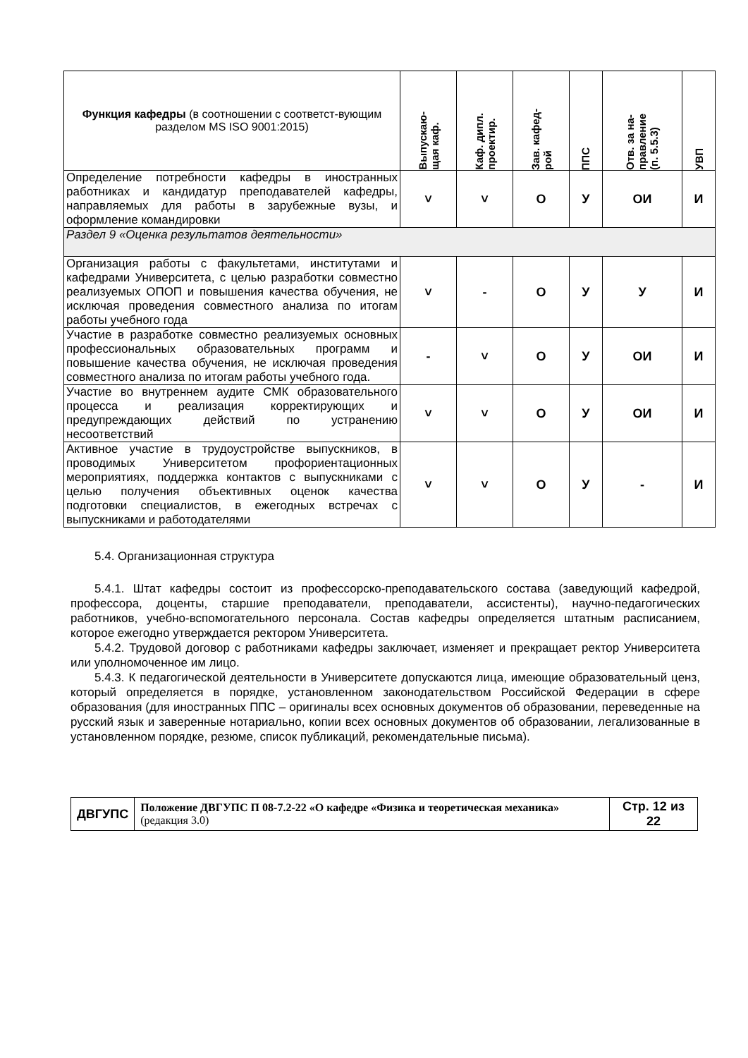| Функция кафедры (в соотношении с соответст-вующим разделом MS ISO 9001:2015) | Выпускаю- щая каф. | Каф. дипл. проектир. | Зав. кафед- рой | ППС | Отв. за на- правление (п. 5.5.3) | УВП |
| --- | --- | --- | --- | --- | --- | --- |
| Определение потребности кафедры в иностранных работниках и кандидатур преподавателей кафедры, направляемых для работы в зарубежные вузы, и оформление командировки | ˅ | ˅ | О | У | ОИ | И |
| Раздел 9 «Оценка результатов деятельности» | | | | | | |
| Организация работы с факультетами, институтами и кафедрами Университета, с целью разработки совместно реализуемых ОПОП и повышения качества обучения, не исключая проведения совместного анализа по итогам работы учебного года | ˅ | - | О | У | У | И |
| Участие в разработке совместно реализуемых основных профессиональных образовательных программ и повышение качества обучения, не исключая проведения совместного анализа по итогам работы учебного года. | - | ˅ | О | У | ОИ | И |
| Участие во внутреннем аудите СМК образовательного процесса и реализация корректирующих и предупреждающих действий по устранению несоответствий | ˅ | ˅ | О | У | ОИ | И |
| Активное участие в трудоустройстве выпускников, в проводимых Университетом профориентационных мероприятиях, поддержка контактов с выпускниками с целью получения объективных оценок качества подготовки специалистов, в ежегодных встречах с выпускниками и работодателями | ˅ | ˅ | О | У | - | И |
5.4. Организационная структура
5.4.1. Штат кафедры состоит из профессорско-преподавательского состава (заведующий кафедрой, профессора, доценты, старшие преподаватели, преподаватели, ассистенты), научно-педагогических работников, учебно-вспомогательного персонала. Состав кафедры определяется штатным расписанием, которое ежегодно утверждается ректором Университета.
5.4.2. Трудовой договор с работниками кафедры заключает, изменяет и прекращает ректор Университета или уполномоченное им лицо.
5.4.3. К педагогической деятельности в Университете допускаются лица, имеющие образовательный ценз, который определяется в порядке, установленном законодательством Российской Федерации в сфере образования (для иностранных ППС – оригиналы всех основных документов об образовании, переведенные на русский язык и заверенные нотариально, копии всех основных документов об образовании, легализованные в установленном порядке, резюме, список публикаций, рекомендательные письма).
| ДВГУПС | Положение ДВГУПС П 08-7.2-22 «О кафедре «Физика и теоретическая механика» (редакция 3.0) | Стр. 12 из 22 |